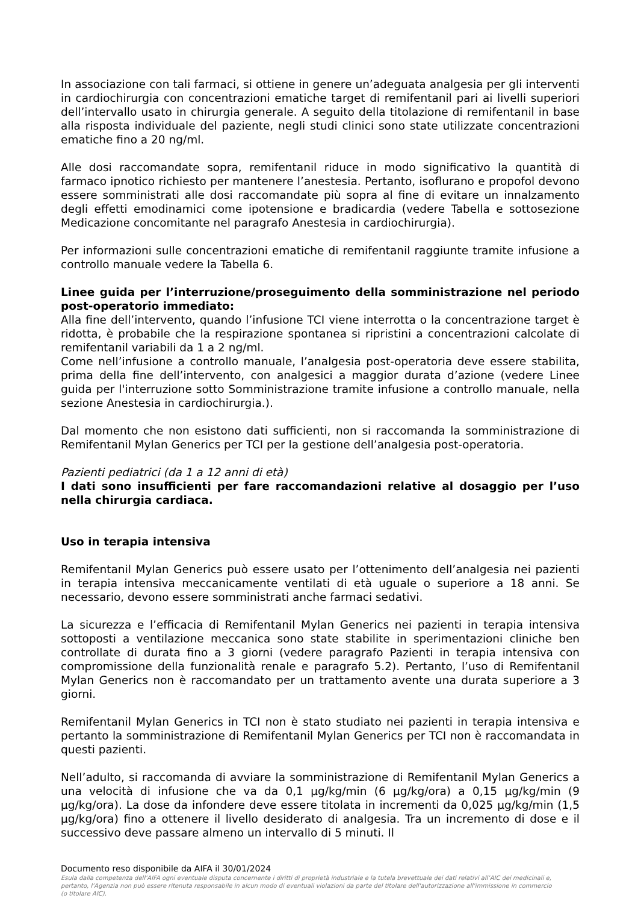In associazione con tali farmaci, si ottiene in genere un’adeguata analgesia per gli interventi in cardiochirurgia con concentrazioni ematiche target di remifentanil pari ai livelli superiori dell’intervallo usato in chirurgia generale. A seguito della titolazione di remifentanil in base alla risposta individuale del paziente, negli studi clinici sono state utilizzate concentrazioni ematiche fino a 20 ng/ml.
Alle dosi raccomandate sopra, remifentanil riduce in modo significativo la quantità di farmaco ipnotico richiesto per mantenere l’anestesia. Pertanto, isoflurano e propofol devono essere somministrati alle dosi raccomandate più sopra al fine di evitare un innalzamento degli effetti emodinamici come ipotensione e bradicardia (vedere Tabella e sottosezione Medicazione concomitante nel paragrafo Anestesia in cardiochirurgia).
Per informazioni sulle concentrazioni ematiche di remifentanil raggiunte tramite infusione a controllo manuale vedere la Tabella 6.
Linee guida per l’interruzione/proseguimento della somministrazione nel periodo post-operatorio immediato:
Alla fine dell’intervento, quando l’infusione TCI viene interrotta o la concentrazione target è ridotta, è probabile che la respirazione spontanea si ripristini a concentrazioni calcolate di remifentanil variabili da 1 a 2 ng/ml.
Come nell’infusione a controllo manuale, l’analgesia post-operatoria deve essere stabilita, prima della fine dell’intervento, con analgesici a maggior durata d’azione (vedere Linee guida per l'interruzione sotto Somministrazione tramite infusione a controllo manuale, nella sezione Anestesia in cardiochirurgia.).
Dal momento che non esistono dati sufficienti, non si raccomanda la somministrazione di Remifentanil Mylan Generics per TCI per la gestione dell’analgesia post-operatoria.
Pazienti pediatrici (da 1 a 12 anni di età)
I dati sono insufficienti per fare raccomandazioni relative al dosaggio per l’uso nella chirurgia cardiaca.
Uso in terapia intensiva
Remifentanil Mylan Generics può essere usato per l’ottenimento dell’analgesia nei pazienti in terapia intensiva meccanicamente ventilati di età uguale o superiore a 18 anni. Se necessario, devono essere somministrati anche farmaci sedativi.
La sicurezza e l’efficacia di Remifentanil Mylan Generics nei pazienti in terapia intensiva sottoposti a ventilazione meccanica sono state stabilite in sperimentazioni cliniche ben controllate di durata fino a 3 giorni (vedere paragrafo Pazienti in terapia intensiva con compromissione della funzionalità renale e paragrafo 5.2). Pertanto, l’uso di Remifentanil Mylan Generics non è raccomandato per un trattamento avente una durata superiore a 3 giorni.
Remifentanil Mylan Generics in TCI non è stato studiato nei pazienti in terapia intensiva e pertanto la somministrazione di Remifentanil Mylan Generics per TCI non è raccomandata in questi pazienti.
Nell’adulto, si raccomanda di avviare la somministrazione di Remifentanil Mylan Generics a una velocità di infusione che va da 0,1 µg/kg/min (6 µg/kg/ora) a 0,15 µg/kg/min (9 µg/kg/ora). La dose da infondere deve essere titolata in incrementi da 0,025 µg/kg/min (1,5 µg/kg/ora) fino a ottenere il livello desiderato di analgesia. Tra un incremento di dose e il successivo deve passare almeno un intervallo di 5 minuti. Il
Documento reso disponibile da AIFA il 30/01/2024
Esula dalla competenza dell’AIFA ogni eventuale disputa concernente i diritti di proprietà industriale e la tutela brevettuale dei dati relativi all’AIC dei medicinali e, pertanto, l’Agenzia non può essere ritenuta responsabile in alcun modo di eventuali violazioni da parte del titolare dell'autorizzazione all'immissione in commercio (o titolare AIC).